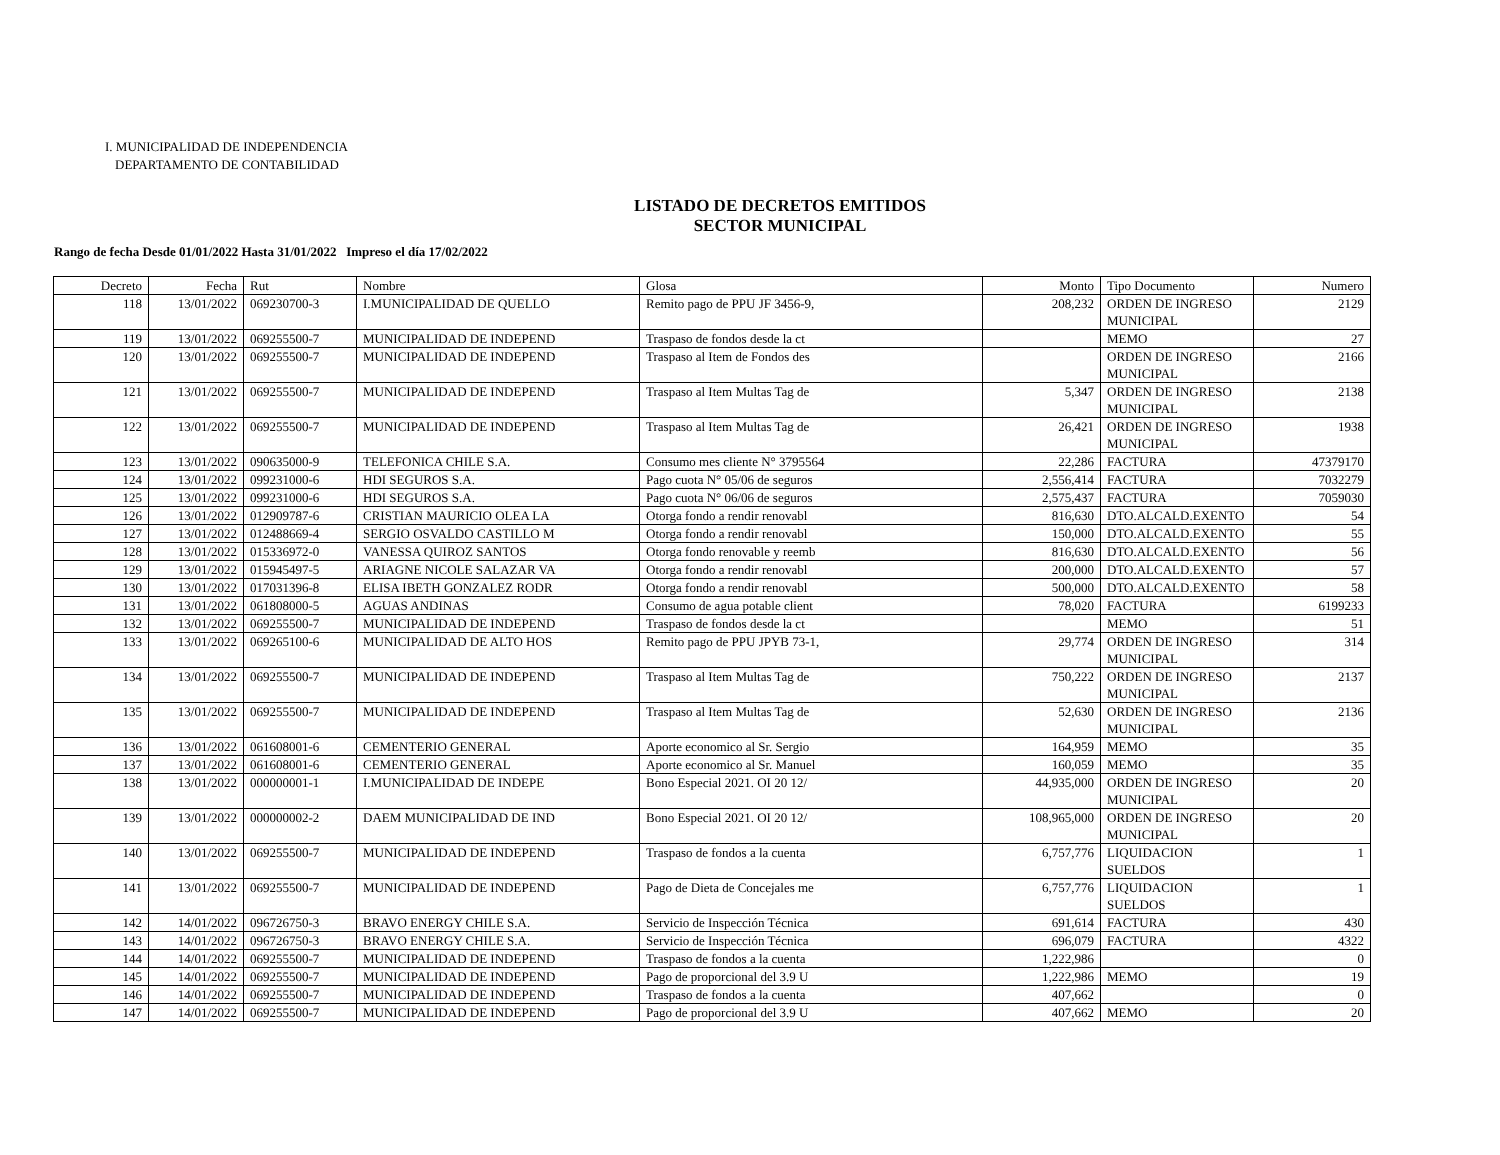I. MUNICIPALIDAD DE INDEPENDENCIA
DEPARTAMENTO DE CONTABILIDAD
LISTADO DE DECRETOS EMITIDOS
SECTOR MUNICIPAL
Rango de fecha Desde 01/01/2022 Hasta 31/01/2022 Impreso el día 17/02/2022
| Decreto | Fecha | Rut | Nombre | Glosa | Monto | Tipo Documento | Numero |
| --- | --- | --- | --- | --- | --- | --- | --- |
| 118 | 13/01/2022 | 069230700-3 | I.MUNICIPALIDAD DE QUELLO | Remito pago de PPU JF 3456-9, | 208,232 | ORDEN DE INGRESO MUNICIPAL | 2129 |
| 119 | 13/01/2022 | 069255500-7 | MUNICIPALIDAD DE INDEPEND | Traspaso de fondos desde la ct | | MEMO | 27 |
| 120 | 13/01/2022 | 069255500-7 | MUNICIPALIDAD DE INDEPEND | Traspaso al Item de Fondos des | | ORDEN DE INGRESO MUNICIPAL | 2166 |
| 121 | 13/01/2022 | 069255500-7 | MUNICIPALIDAD DE INDEPEND | Traspaso al Item Multas Tag de | 5,347 | ORDEN DE INGRESO MUNICIPAL | 2138 |
| 122 | 13/01/2022 | 069255500-7 | MUNICIPALIDAD DE INDEPEND | Traspaso al Item Multas Tag de | 26,421 | ORDEN DE INGRESO MUNICIPAL | 1938 |
| 123 | 13/01/2022 | 090635000-9 | TELEFONICA CHILE S.A. | Consumo mes cliente N° 3795564 | 22,286 | FACTURA | 47379170 |
| 124 | 13/01/2022 | 099231000-6 | HDI SEGUROS S.A. | Pago cuota N° 05/06 de seguros | 2,556,414 | FACTURA | 7032279 |
| 125 | 13/01/2022 | 099231000-6 | HDI SEGUROS S.A. | Pago cuota N° 06/06 de seguros | 2,575,437 | FACTURA | 7059030 |
| 126 | 13/01/2022 | 012909787-6 | CRISTIAN MAURICIO OLEA LA | Otorga fondo a rendir renovabl | 816,630 | DTO.ALCALD.EXENTO | 54 |
| 127 | 13/01/2022 | 012488669-4 | SERGIO OSVALDO CASTILLO M | Otorga fondo a rendir renovabl | 150,000 | DTO.ALCALD.EXENTO | 55 |
| 128 | 13/01/2022 | 015336972-0 | VANESSA QUIROZ SANTOS | Otorga fondo renovable y reemb | 816,630 | DTO.ALCALD.EXENTO | 56 |
| 129 | 13/01/2022 | 015945497-5 | ARIAGNE NICOLE SALAZAR VA | Otorga fondo a rendir renovabl | 200,000 | DTO.ALCALD.EXENTO | 57 |
| 130 | 13/01/2022 | 017031396-8 | ELISA IBETH GONZALEZ RODR | Otorga fondo a rendir renovabl | 500,000 | DTO.ALCALD.EXENTO | 58 |
| 131 | 13/01/2022 | 061808000-5 | AGUAS ANDINAS | Consumo de agua potable client | 78,020 | FACTURA | 6199233 |
| 132 | 13/01/2022 | 069255500-7 | MUNICIPALIDAD DE INDEPEND | Traspaso de fondos desde la ct | | MEMO | 51 |
| 133 | 13/01/2022 | 069265100-6 | MUNICIPALIDAD DE ALTO HOS | Remito pago de PPU JPYB 73-1, | 29,774 | ORDEN DE INGRESO MUNICIPAL | 314 |
| 134 | 13/01/2022 | 069255500-7 | MUNICIPALIDAD DE INDEPEND | Traspaso al Item Multas Tag de | 750,222 | ORDEN DE INGRESO MUNICIPAL | 2137 |
| 135 | 13/01/2022 | 069255500-7 | MUNICIPALIDAD DE INDEPEND | Traspaso al Item Multas Tag de | 52,630 | ORDEN DE INGRESO MUNICIPAL | 2136 |
| 136 | 13/01/2022 | 061608001-6 | CEMENTERIO GENERAL | Aporte economico al Sr. Sergio | 164,959 | MEMO | 35 |
| 137 | 13/01/2022 | 061608001-6 | CEMENTERIO GENERAL | Aporte economico al Sr. Manuel | 160,059 | MEMO | 35 |
| 138 | 13/01/2022 | 000000001-1 | I.MUNICIPALIDAD DE INDEPE | Bono Especial 2021. OI 20 12/ | 44,935,000 | ORDEN DE INGRESO MUNICIPAL | 20 |
| 139 | 13/01/2022 | 000000002-2 | DAEM MUNICIPALIDAD DE IND | Bono Especial 2021. OI 20 12/ | 108,965,000 | ORDEN DE INGRESO MUNICIPAL | 20 |
| 140 | 13/01/2022 | 069255500-7 | MUNICIPALIDAD DE INDEPEND | Traspaso de fondos a la cuenta | 6,757,776 | LIQUIDACION SUELDOS | 1 |
| 141 | 13/01/2022 | 069255500-7 | MUNICIPALIDAD DE INDEPEND | Pago de Dieta de Concejales me | 6,757,776 | LIQUIDACION SUELDOS | 1 |
| 142 | 14/01/2022 | 096726750-3 | BRAVO ENERGY CHILE S.A. | Servicio de Inspección Técnica | 691,614 | FACTURA | 430 |
| 143 | 14/01/2022 | 096726750-3 | BRAVO ENERGY CHILE S.A. | Servicio de Inspección Técnica | 696,079 | FACTURA | 4322 |
| 144 | 14/01/2022 | 069255500-7 | MUNICIPALIDAD DE INDEPEND | Traspaso de fondos a la cuenta | 1,222,986 | | 0 |
| 145 | 14/01/2022 | 069255500-7 | MUNICIPALIDAD DE INDEPEND | Pago de proporcional del 3.9 U | 1,222,986 | MEMO | 19 |
| 146 | 14/01/2022 | 069255500-7 | MUNICIPALIDAD DE INDEPEND | Traspaso de fondos a la cuenta | 407,662 | | 0 |
| 147 | 14/01/2022 | 069255500-7 | MUNICIPALIDAD DE INDEPEND | Pago de proporcional del 3.9 U | 407,662 | MEMO | 20 |